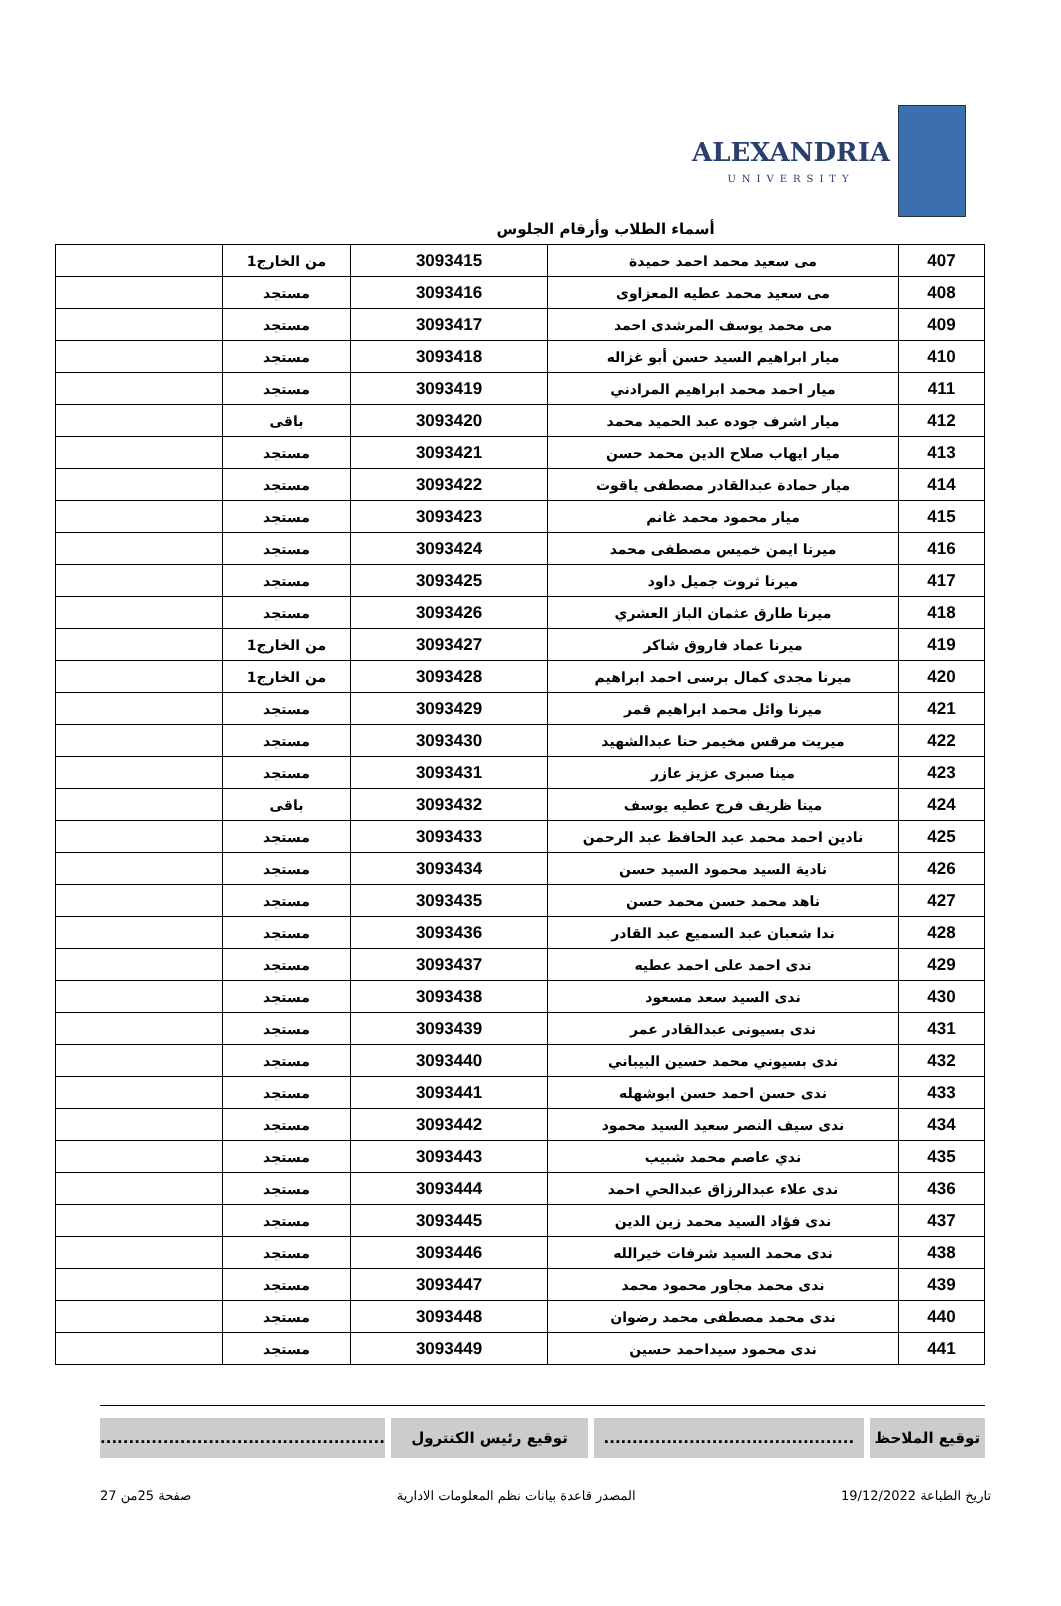ALEXANDRIA
UNIVERSITY
أسماء الطلاب وأرقام الجلوس
| 407 | مى سعيد محمد احمد حميدة | 3093415 | من الخارج1 | |
| 408 | مى سعيد محمد عطيه المعزاوى | 3093416 | مستجد | |
| 409 | مى محمد يوسف المرشدى احمد | 3093417 | مستجد | |
| 410 | ميار ابراهيم السيد حسن أبو غزاله | 3093418 | مستجد | |
| 411 | ميار احمد محمد ابراهيم المرادني | 3093419 | مستجد | |
| 412 | ميار اشرف جوده عبد الحميد محمد | 3093420 | باقى | |
| 413 | ميار ايهاب صلاح الدين محمد حسن | 3093421 | مستجد | |
| 414 | ميار حمادة عبدالقادر مصطفى ياقوت | 3093422 | مستجد | |
| 415 | ميار محمود محمد غانم | 3093423 | مستجد | |
| 416 | ميرنا ايمن خميس مصطفى محمد | 3093424 | مستجد | |
| 417 | ميرنا ثروت جميل داود | 3093425 | مستجد | |
| 418 | ميرنا طارق عثمان الباز العشري | 3093426 | مستجد | |
| 419 | ميرنا عماد فاروق شاكر | 3093427 | من الخارج1 | |
| 420 | ميرنا مجدى كمال برسى احمد ابراهيم | 3093428 | من الخارج1 | |
| 421 | ميرنا وائل محمد ابراهيم قمر | 3093429 | مستجد | |
| 422 | ميريت مرقس مخيمر حنا عبدالشهيد | 3093430 | مستجد | |
| 423 | مينا صبرى عزيز عازر | 3093431 | مستجد | |
| 424 | مينا ظريف فرج عطيه يوسف | 3093432 | باقى | |
| 425 | نادين احمد محمد عبد الحافظ عبد الرحمن | 3093433 | مستجد | |
| 426 | نادية السيد محمود السيد حسن | 3093434 | مستجد | |
| 427 | ناهد محمد حسن محمد حسن | 3093435 | مستجد | |
| 428 | ندا شعبان عبد السميع عبد القادر | 3093436 | مستجد | |
| 429 | ندى احمد على احمد عطيه | 3093437 | مستجد | |
| 430 | ندى السيد سعد مسعود | 3093438 | مستجد | |
| 431 | ندى بسيونى عبدالقادر عمر | 3093439 | مستجد | |
| 432 | ندى بسيوني محمد حسين البيباني | 3093440 | مستجد | |
| 433 | ندى حسن احمد حسن ابوشهله | 3093441 | مستجد | |
| 434 | ندى سيف النصر سعيد السيد محمود | 3093442 | مستجد | |
| 435 | ندي عاصم محمد شبيب | 3093443 | مستجد | |
| 436 | ندى علاء عبدالرزاق عبدالحي احمد | 3093444 | مستجد | |
| 437 | ندى فؤاد السيد محمد زين الدين | 3093445 | مستجد | |
| 438 | ندى محمد السيد شرفات خيرالله | 3093446 | مستجد | |
| 439 | ندى محمد مجاور محمود محمد | 3093447 | مستجد | |
| 440 | ندى محمد مصطفى محمد رضوان | 3093448 | مستجد | |
| 441 | ندى محمود سيداحمد حسين | 3093449 | مستجد | |
توقيع الملاحظ ............................................
توقيع رئيس الكنترول ..................................................
تاريخ الطباعة 19/12/2022 المصدر قاعدة بيانات نظم المعلومات الادارية صفحة 25من 27